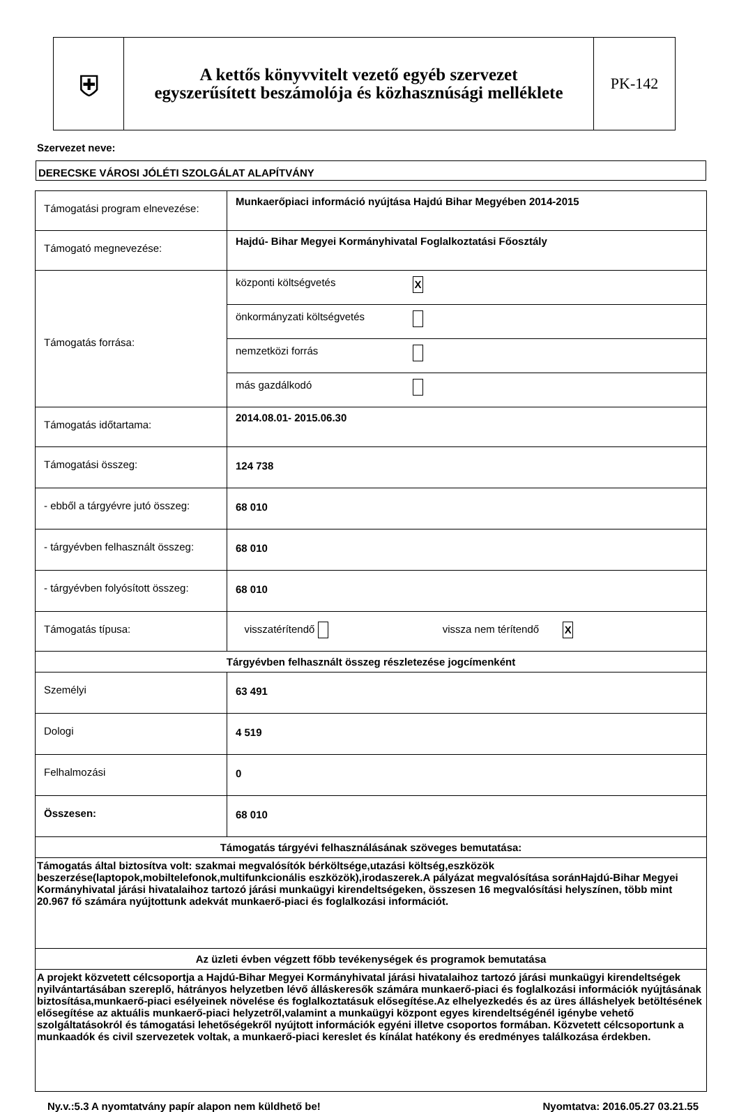⛨
A kettős könyvvitelt vezető egyéb szervezet
egyszerűsített beszámolója és közhasznúsági melléklete
PK-142
Szervezet neve:
DERECSKE VÁROSI JÓLÉTI SZOLGÁLAT ALAPÍTVÁNY
| Támogatási program elnevezése: | Munkaerőpiaci információ nyújtása Hajdú Bihar Megyében 2014-2015 |
| Támogató megnevezése: | Hajdú- Bihar Megyei Kormányhivatal Foglalkoztatási Főosztály |
| Támogatás forrása: | / központi költségvetés / X / / önkormányzati költségvetés / / / nemzetközi forrás / / / más gazdálkodó / / |
| Támogatás időtartama: | 2014.08.01- 2015.06.30 |
| Támogatási összeg: | 124 738 |
| - ebből a tárgyévre jutó összeg: | 68 010 |
| - tárgyévben felhasznált összeg: | 68 010 |
| - tárgyévben folyósított összeg: | 68 010 |
| Támogatás típusa: | visszatérítendő vissza nem térítendő X |
| Tárgyévben felhasznált összeg részletezése jogcímenként | |
| Személyi | 63 491 |
| Dologi | 4 519 |
| Felhalmozási | 0 |
| Összesen: | 68 010 |
| Támogatás tárgyévi felhasználásának szöveges bemutatása: | |
| Támogatás által biztosítva volt: szakmai megvalósítók bérköltsége,utazási költség,eszközök beszerzése(laptopok,mobiltelefonok,multifunkcionális eszközök),irodaszerek.A pályázat megvalósítása soránHajdú-Bihar Megyei Kormányhivatal járási hivatalaihoz tartozó járási munkaügyi kirendeltségeken, összesen 16 megvalósítási helyszínen, több mint 20.967 fő számára nyújtottunk adekvát munkaerő-piaci és foglalkozási információt. | |
| Az üzleti évben végzett főbb tevékenységek és programok bemutatása | |
| A projekt közvetett célcsoportja a Hajdú-Bihar Megyei Kormányhivatal járási hivatalaihoz tartozó járási munkaügyi kirendeltségek nyilvántartásában szereplő, hátrányos helyzetben lévő álláskeresők számára munkaerő-piaci és foglalkozási információk nyújtásának biztosítása,munkaerő-piaci esélyeinek növelése és foglalkoztatásuk elősegítése.Az elhelyezkedés és az üres álláshelyek betöltésének elősegítése az aktuális munkaerő-piaci helyzetről,valamint a munkaügyi központ egyes kirendeltségénél igénybe vehető szolgáltatásokról és támogatási lehetőségekről nyújtott információk egyéni illetve csoportos formában. Közvetett célcsoportunk a munkaadók és civil szervezetek voltak, a munkaerő-piaci kereslet és kínálat hatékony és eredményes találkozása érdekben. | |
Ny.v.:5.3 A nyomtatvány papír alapon nem küldhető be! Nyomtatva: 2016.05.27 03.21.55